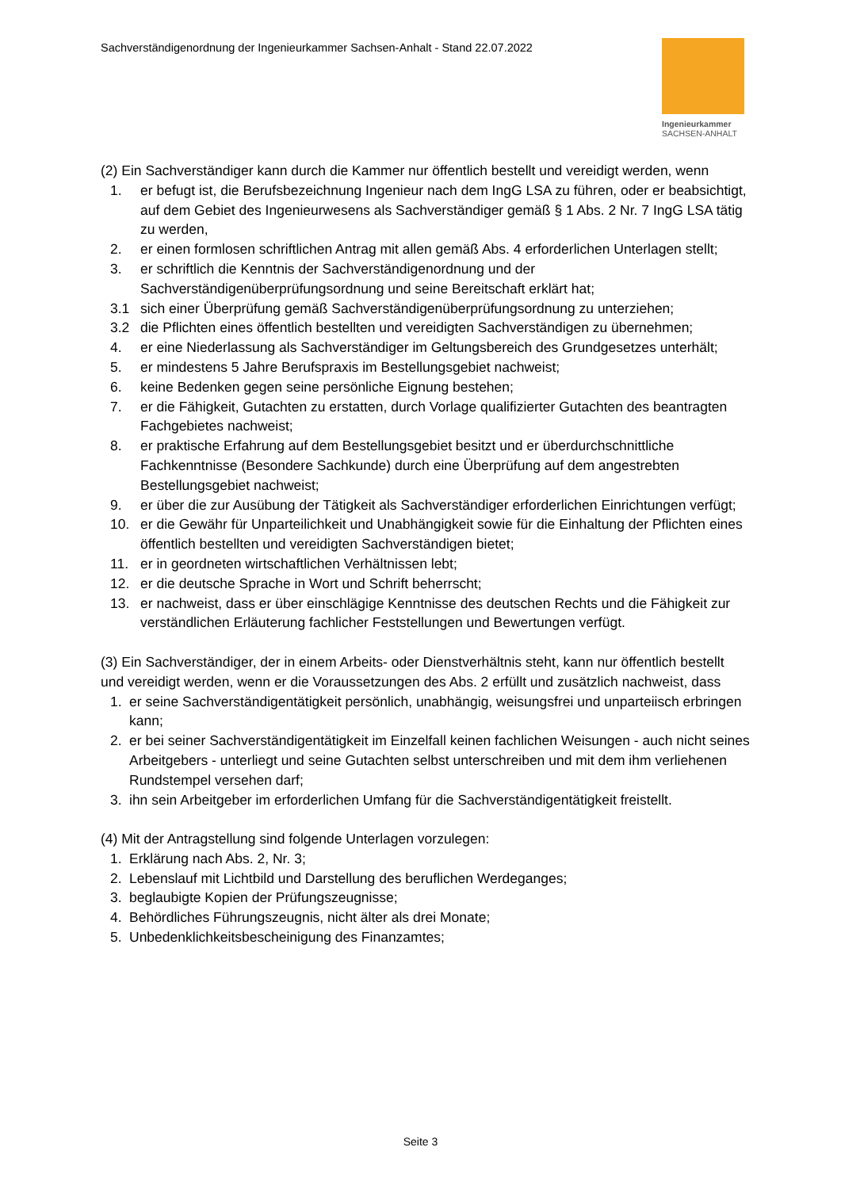Sachverständigenordnung der Ingenieurkammer Sachsen-Anhalt - Stand 22.07.2022
Ingenieurkammer
SACHSEN-ANHALT
(2) Ein Sachverständiger kann durch die Kammer nur öffentlich bestellt und vereidigt werden, wenn
1. er befugt ist, die Berufsbezeichnung Ingenieur nach dem IngG LSA zu führen, oder er beabsichtigt, auf dem Gebiet des Ingenieurwesens als Sachverständiger gemäß § 1 Abs. 2 Nr. 7 IngG LSA tätig zu werden,
2. er einen formlosen schriftlichen Antrag mit allen gemäß Abs. 4 erforderlichen Unterlagen stellt;
3. er schriftlich die Kenntnis der Sachverständigenordnung und der Sachverständigenüberprüfungsordnung und seine Bereitschaft erklärt hat;
3.1 sich einer Überprüfung gemäß Sachverständigenüberprüfungsordnung zu unterziehen;
3.2 die Pflichten eines öffentlich bestellten und vereidigten Sachverständigen zu übernehmen;
4. er eine Niederlassung als Sachverständiger im Geltungsbereich des Grundgesetzes unterhält;
5. er mindestens 5 Jahre Berufspraxis im Bestellungsgebiet nachweist;
6. keine Bedenken gegen seine persönliche Eignung bestehen;
7. er die Fähigkeit, Gutachten zu erstatten, durch Vorlage qualifizierter Gutachten des beantragten Fachgebietes nachweist;
8. er praktische Erfahrung auf dem Bestellungsgebiet besitzt und er überdurchschnittliche Fachkenntnisse (Besondere Sachkunde) durch eine Überprüfung auf dem angestrebten Bestellungsgebiet nachweist;
9. er über die zur Ausübung der Tätigkeit als Sachverständiger erforderlichen Einrichtungen verfügt;
10. er die Gewähr für Unparteilichkeit und Unabhängigkeit sowie für die Einhaltung der Pflichten eines öffentlich bestellten und vereidigten Sachverständigen bietet;
11. er in geordneten wirtschaftlichen Verhältnissen lebt;
12. er die deutsche Sprache in Wort und Schrift beherrscht;
13. er nachweist, dass er über einschlägige Kenntnisse des deutschen Rechts und die Fähigkeit zur verständlichen Erläuterung fachlicher Feststellungen und Bewertungen verfügt.
(3) Ein Sachverständiger, der in einem Arbeits- oder Dienstverhältnis steht, kann nur öffentlich bestellt und vereidigt werden, wenn er die Voraussetzungen des Abs. 2 erfüllt und zusätzlich nachweist, dass
1. er seine Sachverständigentätigkeit persönlich, unabhängig, weisungsfrei und unparteiisch erbringen kann;
2. er bei seiner Sachverständigentätigkeit im Einzelfall keinen fachlichen Weisungen - auch nicht seines Arbeitgebers - unterliegt und seine Gutachten selbst unterschreiben und mit dem ihm verliehenen Rundstempel versehen darf;
3. ihn sein Arbeitgeber im erforderlichen Umfang für die Sachverständigentätigkeit freistellt.
(4) Mit der Antragstellung sind folgende Unterlagen vorzulegen:
1. Erklärung nach Abs. 2, Nr. 3;
2. Lebenslauf mit Lichtbild und Darstellung des beruflichen Werdeganges;
3. beglaubigte Kopien der Prüfungszeugnisse;
4. Behördliches Führungszeugnis, nicht älter als drei Monate;
5. Unbedenklichkeitsbescheinigung des Finanzamtes;
Seite 3